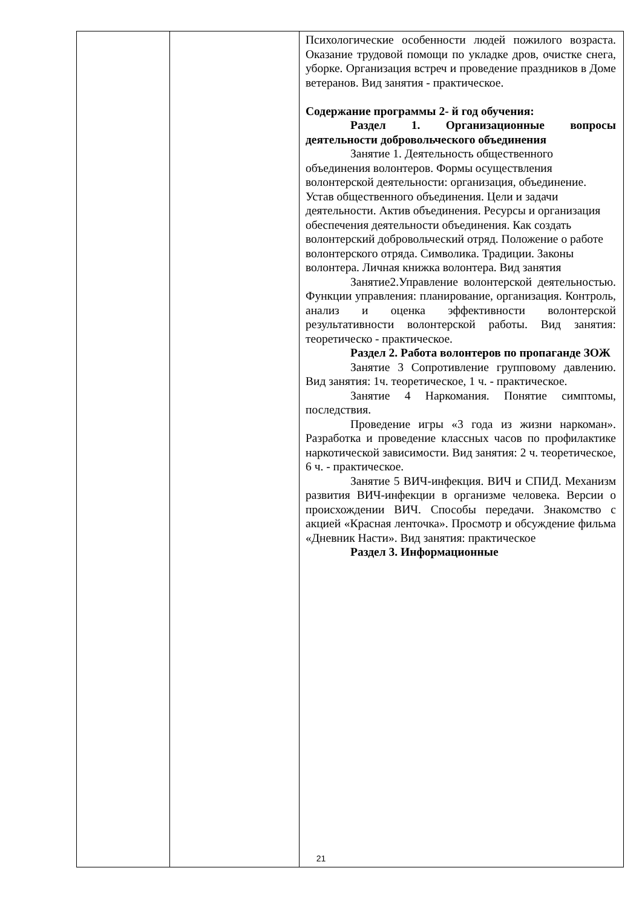| | | Психологические особенности людей пожилого возраста. Оказание трудовой помощи по укладке дров, очистке снега, уборке. Организация встреч и проведение праздников в Доме ветеранов. Вид занятия - практическое. Содержание программы 2- й год обучения: Раздел 1. Организационные вопросы деятельности добровольческого объединения Занятие 1. Деятельность общественного объединения волонтеров. Формы осуществления волонтерской деятельности: организация, объединение. Устав общественного объединения. Цели и задачи деятельности. Актив объединения. Ресурсы и организация обеспечения деятельности объединения. Как создать волонтерский добровольческий отряд. Положение о работе волонтерского отряда. Символика. Традиции. Законы волонтера. Личная книжка волонтера. Вид занятия Занятие2.Управление волонтерской деятельностью. Функции управления: планирование, организация. Контроль, анализ и оценка эффективности волонтерской результативности волонтерской работы. Вид занятия: теоретическо - практическое. Раздел 2. Работа волонтеров по пропаганде ЗОЖ Занятие 3 Сопротивление групповому давлению. Вид занятия: 1ч. теоретическое, 1 ч. - практическое. Занятие 4 Наркомания. Понятие симптомы, последствия. Проведение игры «3 года из жизни наркоман». Разработка и проведение классных часов по профилактике наркотической зависимости. Вид занятия: 2 ч. теоретическое, 6 ч. - практическое. Занятие 5 ВИЧ-инфекция. ВИЧ и СПИД. Механизм развития ВИЧ-инфекции в организме человека. Версии о происхождении ВИЧ. Способы передачи. Знакомство с акцией «Красная ленточка». Просмотр и обсуждение фильма «Дневник Насти». Вид занятия: практическое Раздел 3. Информационные |
21